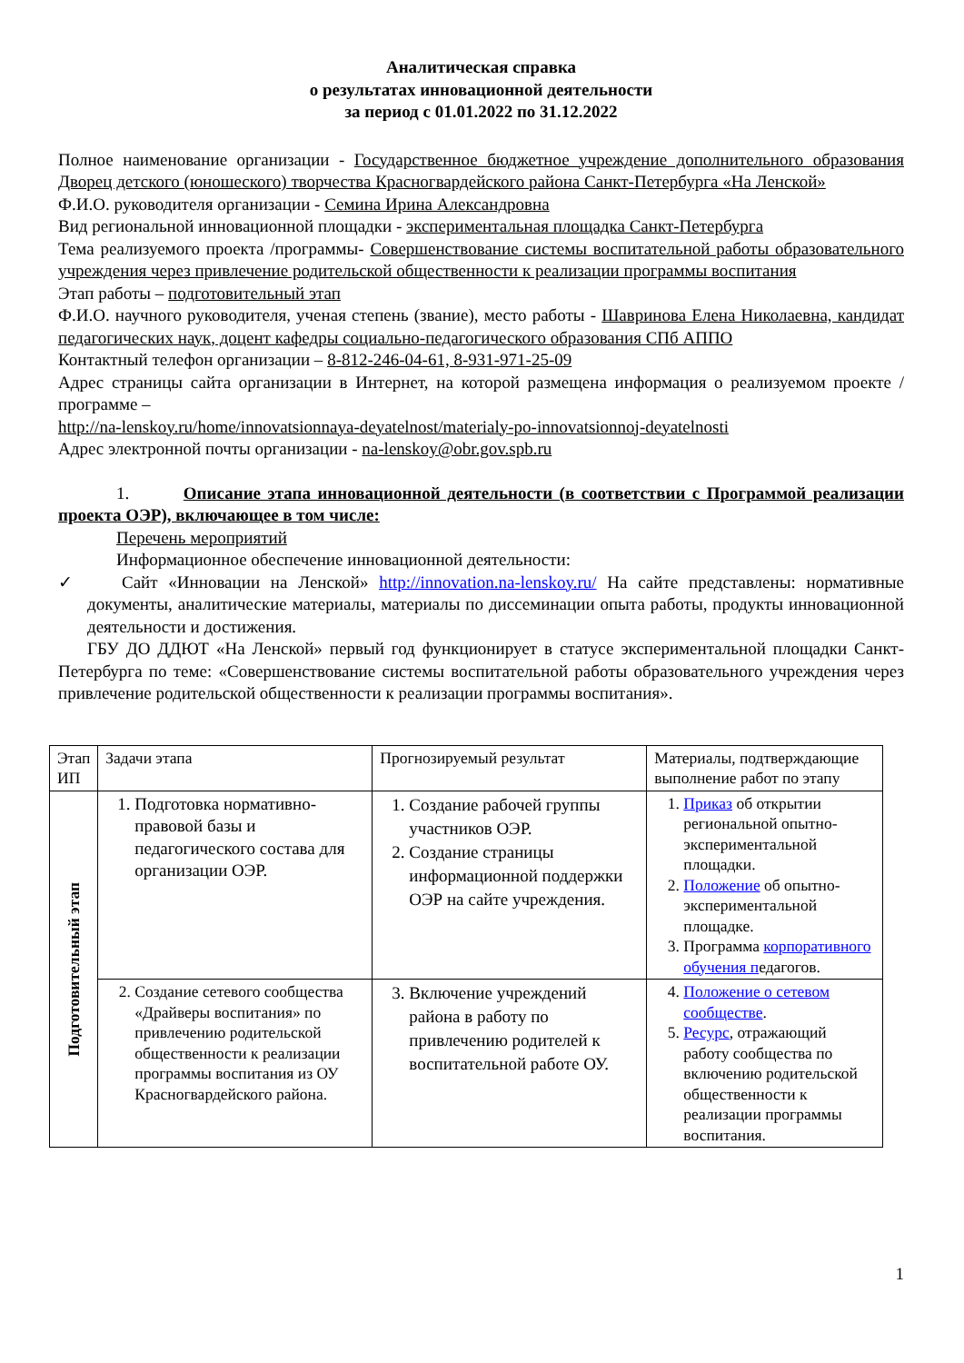Аналитическая справка
о результатах инновационной деятельности
за период с 01.01.2022 по 31.12.2022
Полное наименование организации - Государственное бюджетное учреждение дополнительного образования Дворец детского (юношеского) творчества Красногвардейского района Санкт-Петербурга «На Ленской»
Ф.И.О. руководителя организации - Семина Ирина Александровна
Вид региональной инновационной площадки - экспериментальная площадка Санкт-Петербурга
Тема реализуемого проекта /программы- Совершенствование системы воспитательной работы образовательного учреждения через привлечение родительской общественности к реализации программы воспитания
Этап работы – подготовительный этап
Ф.И.О. научного руководителя, ученая степень (звание), место работы - Шавринова Елена Николаевна, кандидат педагогических наук, доцент кафедры социально-педагогического образования СПб АППО
Контактный телефон организации – 8-812-246-04-61, 8-931-971-25-09
Адрес страницы сайта организации в Интернет, на которой размещена информация о реализуемом проекте /программе –
http://na-lenskoy.ru/home/innovatsionnaya-deyatelnost/materialy-po-innovatsionnoj-deyatelnosti
Адрес электронной почты организации - na-lenskoy@obr.gov.spb.ru
1. Описание этапа инновационной деятельности (в соответствии с Программой реализации проекта ОЭР), включающее в том числе:
Перечень мероприятий
Информационное обеспечение инновационной деятельности:
✓ Сайт «Инновации на Ленской» http://innovation.na-lenskoy.ru/ На сайте представлены: нормативные документы, аналитические материалы, материалы по диссеминации опыта работы, продукты инновационной деятельности и достижения.
ГБУ ДО ДДЮТ «На Ленской» первый год функционирует в статусе экспериментальной площадки Санкт-Петербурга по теме: «Совершенствование системы воспитательной работы образовательного учреждения через привлечение родительской общественности к реализации программы воспитания».
| Этап ИП | Задачи этапа | Прогнозируемый результат | Материалы, подтверждающие выполнение работ по этапу |
| Подготовительный этап | 1. Подготовка нормативно-правовой базы и педагогического состава для организации ОЭР. | 1. Создание рабочей группы участников ОЭР. 2. Создание страницы информационной поддержки ОЭР на сайте учреждения. | 1. Приказ об открытии региональной опытно-экспериментальной площадки. 2. Положение об опытно-экспериментальной площадке. 3. Программа корпоративного обучения п едагогов. |
| | 2. Создание сетевого сообщества «Драйверы воспитания» по привлечению родительской общественности к реализации программы воспитания из ОУ Красногвардейского района. | 3. Включение учреждений района в работу по привлечению родителей к воспитательной работе ОУ. | 4. Положение о сетевом сообществе . 5. Ресурс , отражающий работу сообщества по включению родительской общественности к реализации программы воспитания. |
1